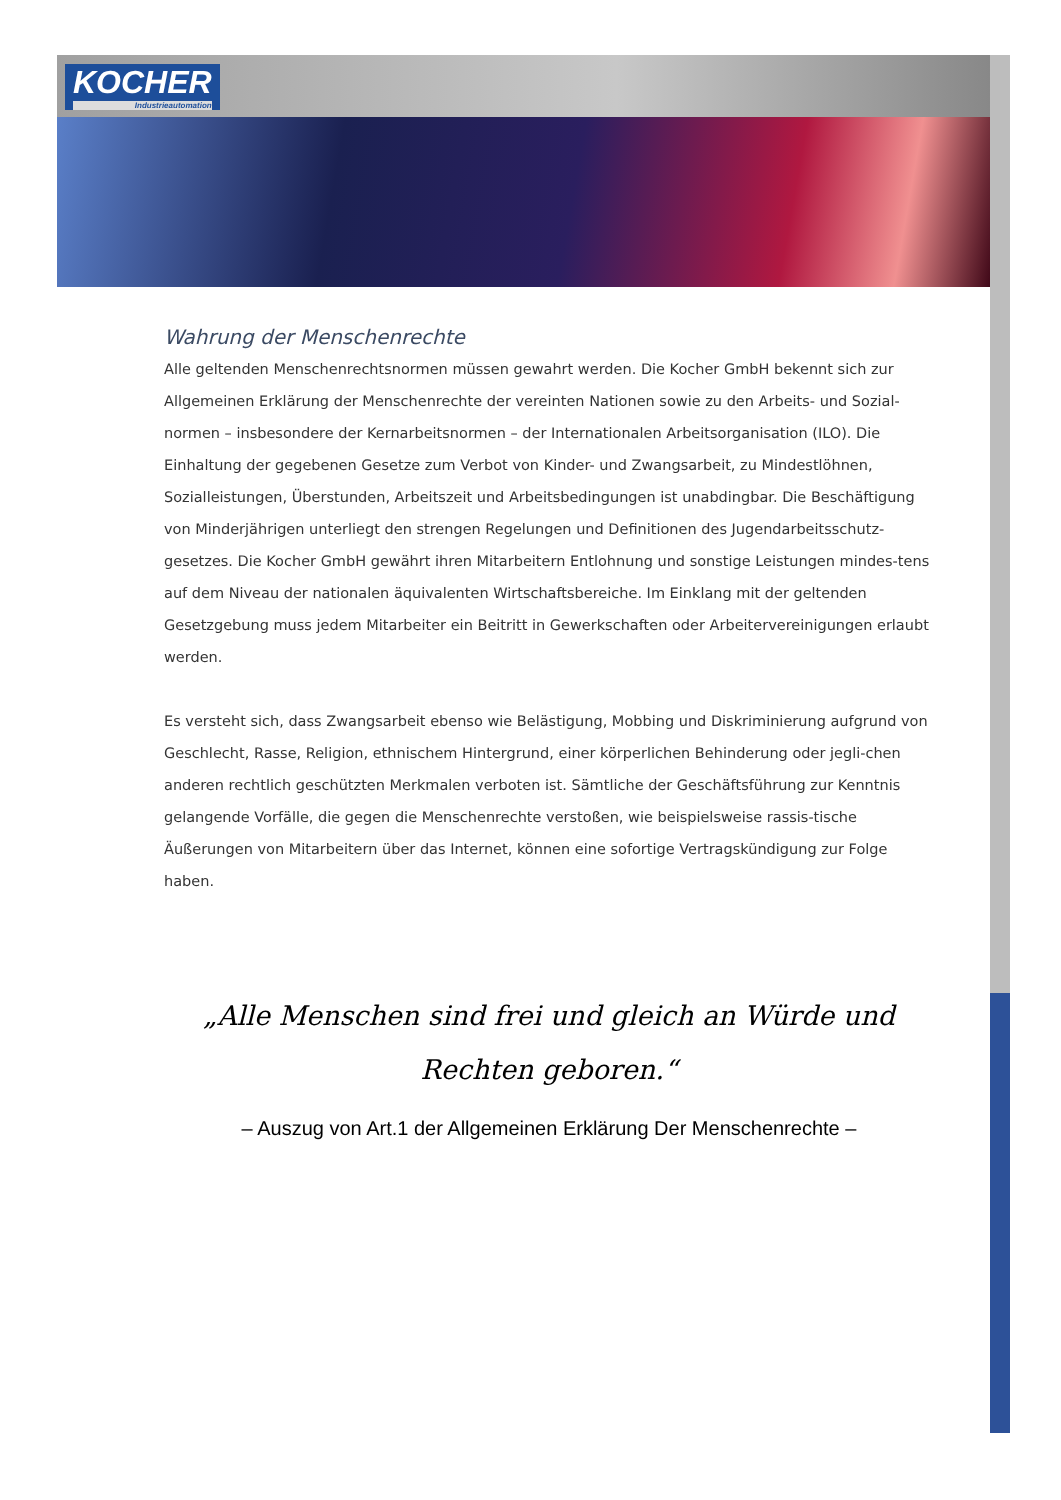KOCHER
Industrieautomation
Wahrung der Menschenrechte
Alle geltenden Menschenrechtsnormen müssen gewahrt werden. Die Kocher GmbH bekennt sich zur Allgemeinen Erklärung der Menschenrechte der vereinten Nationen sowie zu den Arbeits- und Sozial-normen – insbesondere der Kernarbeitsnormen – der Internationalen Arbeitsorganisation (ILO). Die Einhaltung der gegebenen Gesetze zum Verbot von Kinder- und Zwangsarbeit, zu Mindestlöhnen, Sozialleistungen, Überstunden, Arbeitszeit und Arbeitsbedingungen ist unabdingbar. Die Beschäftigung von Minderjährigen unterliegt den strengen Regelungen und Definitionen des Jugendarbeitsschutz-gesetzes. Die Kocher GmbH gewährt ihren Mitarbeitern Entlohnung und sonstige Leistungen mindes-tens auf dem Niveau der nationalen äquivalenten Wirtschaftsbereiche. Im Einklang mit der geltenden Gesetzgebung muss jedem Mitarbeiter ein Beitritt in Gewerkschaften oder Arbeitervereinigungen erlaubt werden.
Es versteht sich, dass Zwangsarbeit ebenso wie Belästigung, Mobbing und Diskriminierung aufgrund von Geschlecht, Rasse, Religion, ethnischem Hintergrund, einer körperlichen Behinderung oder jegli-chen anderen rechtlich geschützten Merkmalen verboten ist. Sämtliche der Geschäftsführung zur Kenntnis gelangende Vorfälle, die gegen die Menschenrechte verstoßen, wie beispielsweise rassis-tische Äußerungen von Mitarbeitern über das Internet, können eine sofortige Vertragskündigung zur Folge haben.
„Alle Menschen sind frei und gleich an Würde und Rechten geboren.“
– Auszug von Art.1 der Allgemeinen Erklärung Der Menschenrechte –